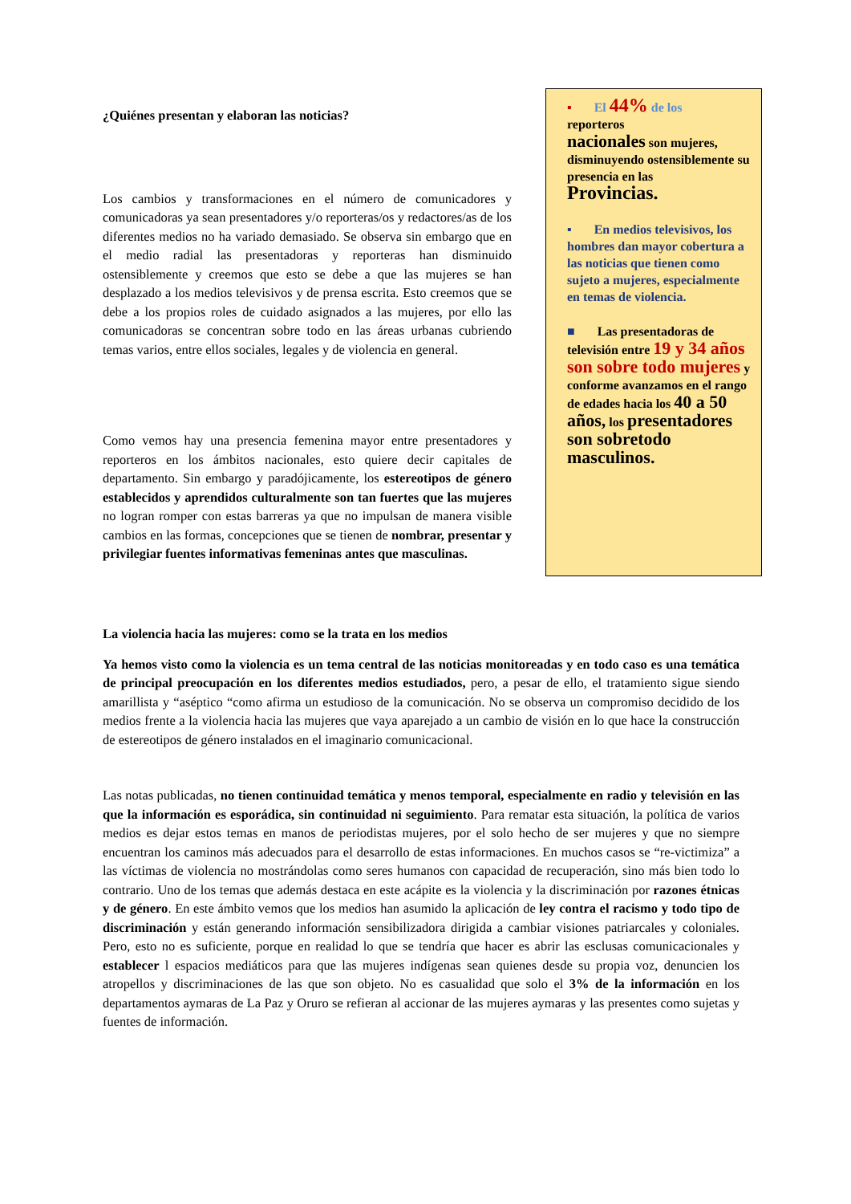¿Quiénes presentan y elaboran las noticias?
Los cambios y transformaciones en el número de comunicadores y comunicadoras ya sean presentadores y/o reporteras/os y redactores/as de los diferentes medios no ha variado demasiado. Se observa sin embargo que en el medio radial las presentadoras y reporteras han disminuido ostensiblemente y creemos que esto se debe a que las mujeres se han desplazado a los medios televisivos y de prensa escrita. Esto creemos que se debe a los propios roles de cuidado asignados a las mujeres, por ello las comunicadoras se concentran sobre todo en las áreas urbanas cubriendo temas varios, entre ellos sociales, legales y de violencia en general.
Como vemos hay una presencia femenina mayor entre presentadores y reporteros en los ámbitos nacionales, esto quiere decir capitales de departamento. Sin embargo y paradójicamente, los estereotipos de género establecidos y aprendidos culturalmente son tan fuertes que las mujeres no logran romper con estas barreras ya que no impulsan de manera visible cambios en las formas, concepciones que se tienen de nombrar, presentar y privilegiar fuentes informativas femeninas antes que masculinas.
▪ El 44% de los
reporteros
nacionales son mujeres, disminuyendo ostensiblemente su presencia en las
Provincias.
▪ En medios televisivos, los hombres dan mayor cobertura a las noticias que tienen como sujeto a mujeres, especialmente en temas de violencia.
■ Las presentadoras de televisión entre 19 y 34 años son sobre todo mujeres y conforme avanzamos en el rango de edades hacia los 40 a 50 años, los presentadores son sobretodo masculinos.
La violencia hacia las mujeres: como se la trata en los medios
Ya hemos visto como la violencia es un tema central de las noticias monitoreadas y en todo caso es una temática de principal preocupación en los diferentes medios estudiados, pero, a pesar de ello, el tratamiento sigue siendo amarillista y “aséptico “como afirma un estudioso de la comunicación. No se observa un compromiso decidido de los medios frente a la violencia hacia las mujeres que vaya aparejado a un cambio de visión en lo que hace la construcción de estereotipos de género instalados en el imaginario comunicacional.
Las notas publicadas, no tienen continuidad temática y menos temporal, especialmente en radio y televisión en las que la información es esporádica, sin continuidad ni seguimiento. Para rematar esta situación, la política de varios medios es dejar estos temas en manos de periodistas mujeres, por el solo hecho de ser mujeres y que no siempre encuentran los caminos más adecuados para el desarrollo de estas informaciones. En muchos casos se “re-victimiza” a las víctimas de violencia no mostrándolas como seres humanos con capacidad de recuperación, sino más bien todo lo contrario. Uno de los temas que además destaca en este acápite es la violencia y la discriminación por razones étnicas y de género. En este ámbito vemos que los medios han asumido la aplicación de ley contra el racismo y todo tipo de discriminación y están generando información sensibilizadora dirigida a cambiar visiones patriarcales y coloniales. Pero, esto no es suficiente, porque en realidad lo que se tendría que hacer es abrir las esclusas comunicacionales y establecer l espacios mediáticos para que las mujeres indígenas sean quienes desde su propia voz, denuncien los atropellos y discriminaciones de las que son objeto. No es casualidad que solo el 3% de la información en los departamentos aymaras de La Paz y Oruro se refieran al accionar de las mujeres aymaras y las presentes como sujetas y fuentes de información.